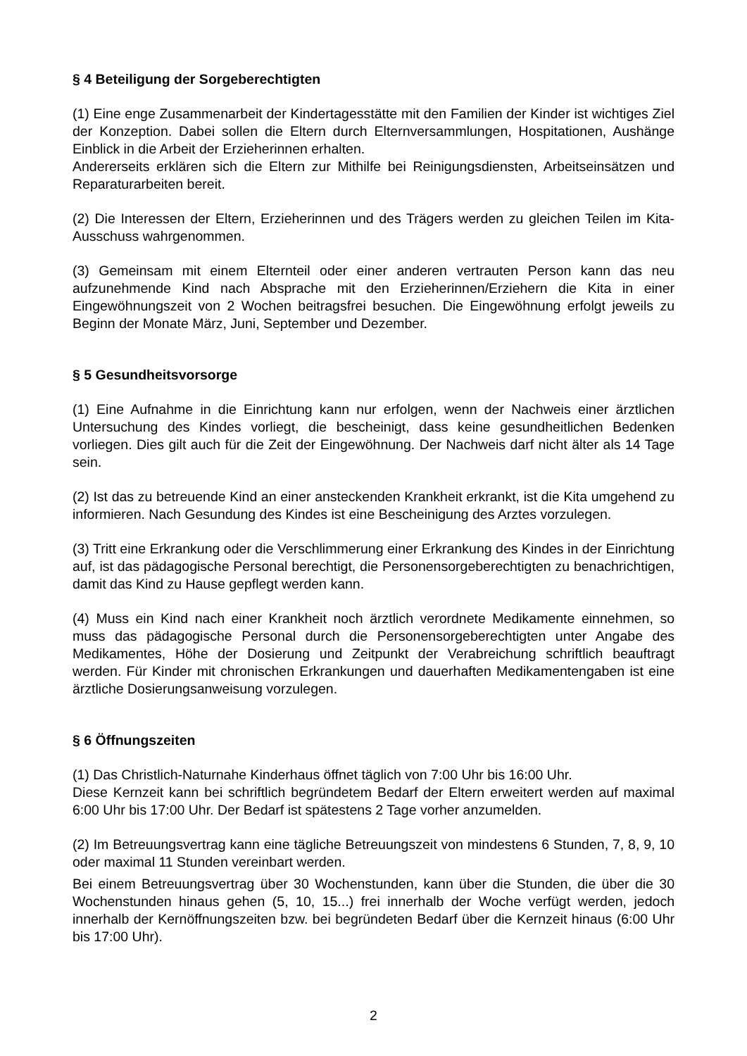§ 4 Beteiligung der Sorgeberechtigten
(1) Eine enge Zusammenarbeit der Kindertagesstätte mit den Familien der Kinder ist wichtiges Ziel der Konzeption. Dabei sollen die Eltern durch Elternversammlungen, Hospitationen, Aushänge Einblick in die Arbeit der Erzieherinnen erhalten.
Andererseits erklären sich die Eltern zur Mithilfe bei Reinigungsdiensten, Arbeitseinsätzen und Reparaturarbeiten bereit.
(2) Die Interessen der Eltern, Erzieherinnen und des Trägers werden zu gleichen Teilen im Kita-Ausschuss wahrgenommen.
(3) Gemeinsam mit einem Elternteil oder einer anderen vertrauten Person kann das neu aufzunehmende Kind nach Absprache mit den Erzieherinnen/Erziehern die Kita in einer Eingewöhnungszeit von 2 Wochen beitragsfrei besuchen. Die Eingewöhnung erfolgt jeweils zu Beginn der Monate März, Juni, September und Dezember.
§ 5 Gesundheitsvorsorge
(1) Eine Aufnahme in die Einrichtung kann nur erfolgen, wenn der Nachweis einer ärztlichen Untersuchung des Kindes vorliegt, die bescheinigt, dass keine gesundheitlichen Bedenken vorliegen. Dies gilt auch für die Zeit der Eingewöhnung. Der Nachweis darf nicht älter als 14 Tage sein.
(2) Ist das zu betreuende Kind an einer ansteckenden Krankheit erkrankt, ist die Kita umgehend zu informieren. Nach Gesundung des Kindes ist eine Bescheinigung des Arztes vorzulegen.
(3) Tritt eine Erkrankung oder die Verschlimmerung einer Erkrankung des Kindes in der Einrichtung auf, ist das pädagogische Personal berechtigt, die Personensorgeberechtigten zu benachrichtigen, damit das Kind zu Hause gepflegt werden kann.
(4) Muss ein Kind nach einer Krankheit noch ärztlich verordnete Medikamente einnehmen, so muss das pädagogische Personal durch die Personensorgeberechtigten unter Angabe des Medikamentes, Höhe der Dosierung und Zeitpunkt der Verabreichung schriftlich beauftragt werden. Für Kinder mit chronischen Erkrankungen und dauerhaften Medikamentengaben ist eine ärztliche Dosierungsanweisung vorzulegen.
§ 6 Öffnungszeiten
(1) Das Christlich-Naturnahe Kinderhaus öffnet täglich von 7:00 Uhr bis 16:00 Uhr.
Diese Kernzeit kann bei schriftlich begründetem Bedarf der Eltern erweitert werden auf maximal 6:00 Uhr bis 17:00 Uhr. Der Bedarf ist spätestens 2 Tage vorher anzumelden.
(2) Im Betreuungsvertrag kann eine tägliche Betreuungszeit von mindestens 6 Stunden, 7, 8, 9, 10 oder maximal 11 Stunden vereinbart werden.
Bei einem Betreuungsvertrag über 30 Wochenstunden, kann über die Stunden, die über die 30 Wochenstunden hinaus gehen (5, 10, 15...) frei innerhalb der Woche verfügt werden, jedoch innerhalb der Kernöffnungszeiten bzw. bei begründeten Bedarf über die Kernzeit hinaus (6:00 Uhr bis 17:00 Uhr).
2